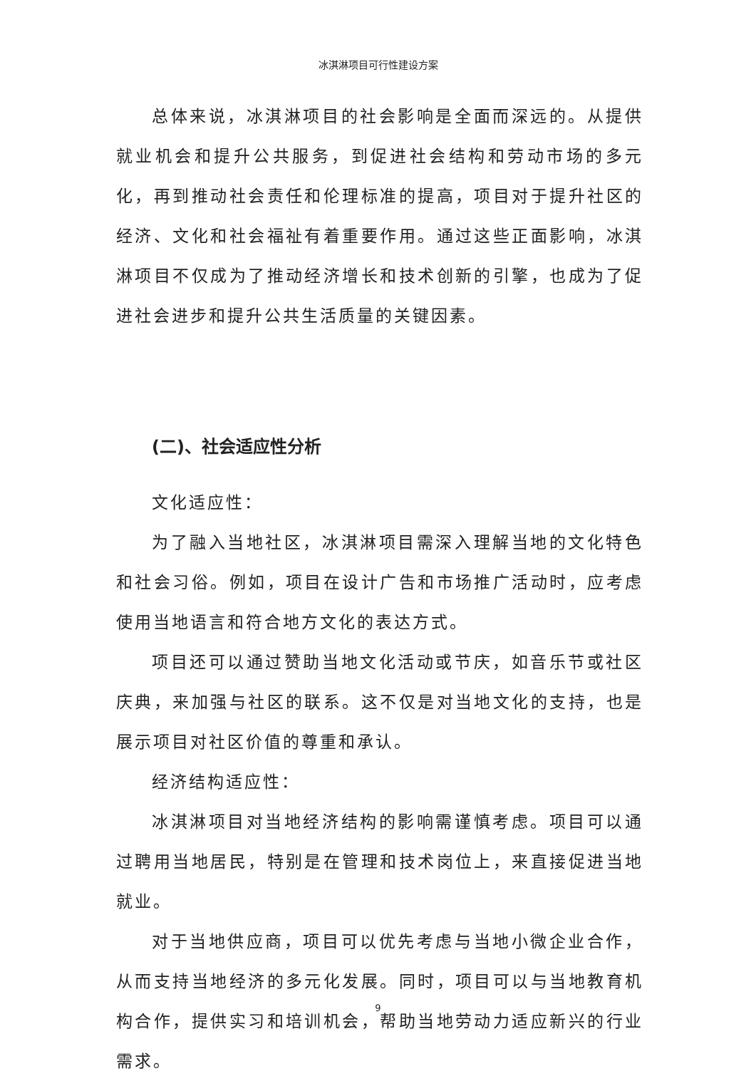冰淇淋项目可行性建设方案
总体来说，冰淇淋项目的社会影响是全面而深远的。从提供就业机会和提升公共服务，到促进社会结构和劳动市场的多元化，再到推动社会责任和伦理标准的提高，项目对于提升社区的经济、文化和社会福祉有着重要作用。通过这些正面影响，冰淇淋项目不仅成为了推动经济增长和技术创新的引擎，也成为了促进社会进步和提升公共生活质量的关键因素。
(二)、社会适应性分析
文化适应性：
为了融入当地社区，冰淇淋项目需深入理解当地的文化特色和社会习俗。例如，项目在设计广告和市场推广活动时，应考虑使用当地语言和符合地方文化的表达方式。
项目还可以通过赞助当地文化活动或节庆，如音乐节或社区庆典，来加强与社区的联系。这不仅是对当地文化的支持，也是展示项目对社区价值的尊重和承认。
经济结构适应性：
冰淇淋项目对当地经济结构的影响需谨慎考虑。项目可以通过聘用当地居民，特别是在管理和技术岗位上，来直接促进当地就业。
对于当地供应商，项目可以优先考虑与当地小微企业合作，从而支持当地经济的多元化发展。同时，项目可以与当地教育机构合作，提供实习和培训机会，帮助当地劳动力适应新兴的行业需求。
9